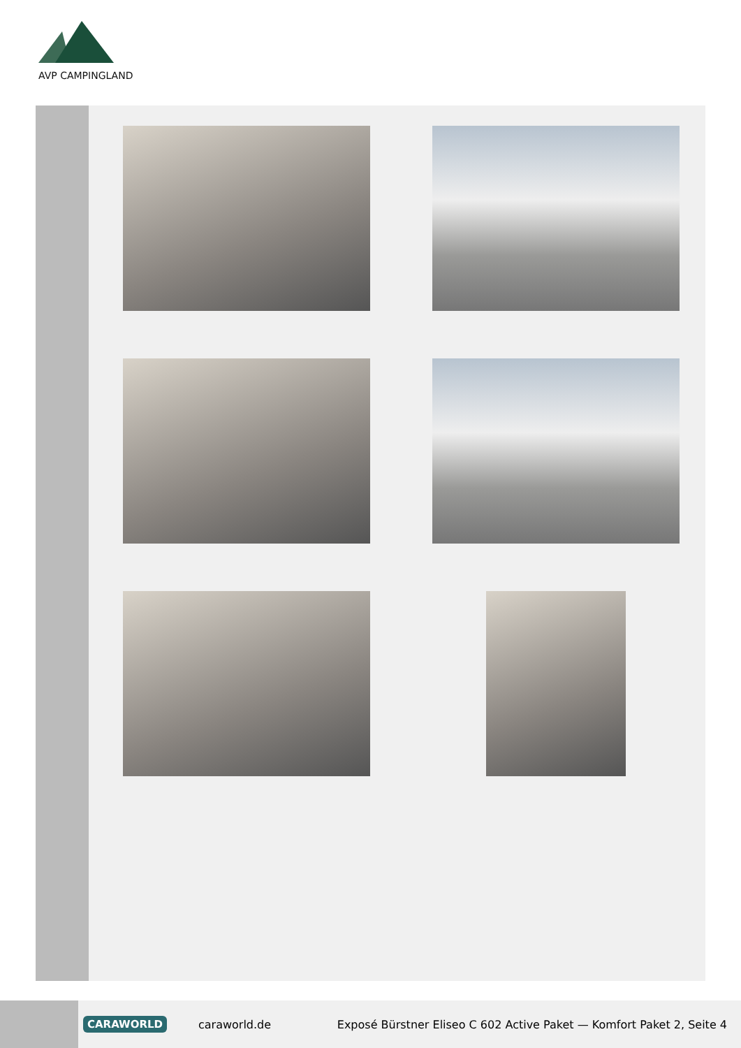AVP CAMPINGLAND
CARAWORLD caraworld.de Exposé Bürstner Eliseo C 602 Active Paket — Komfort Paket 2, Seite 4